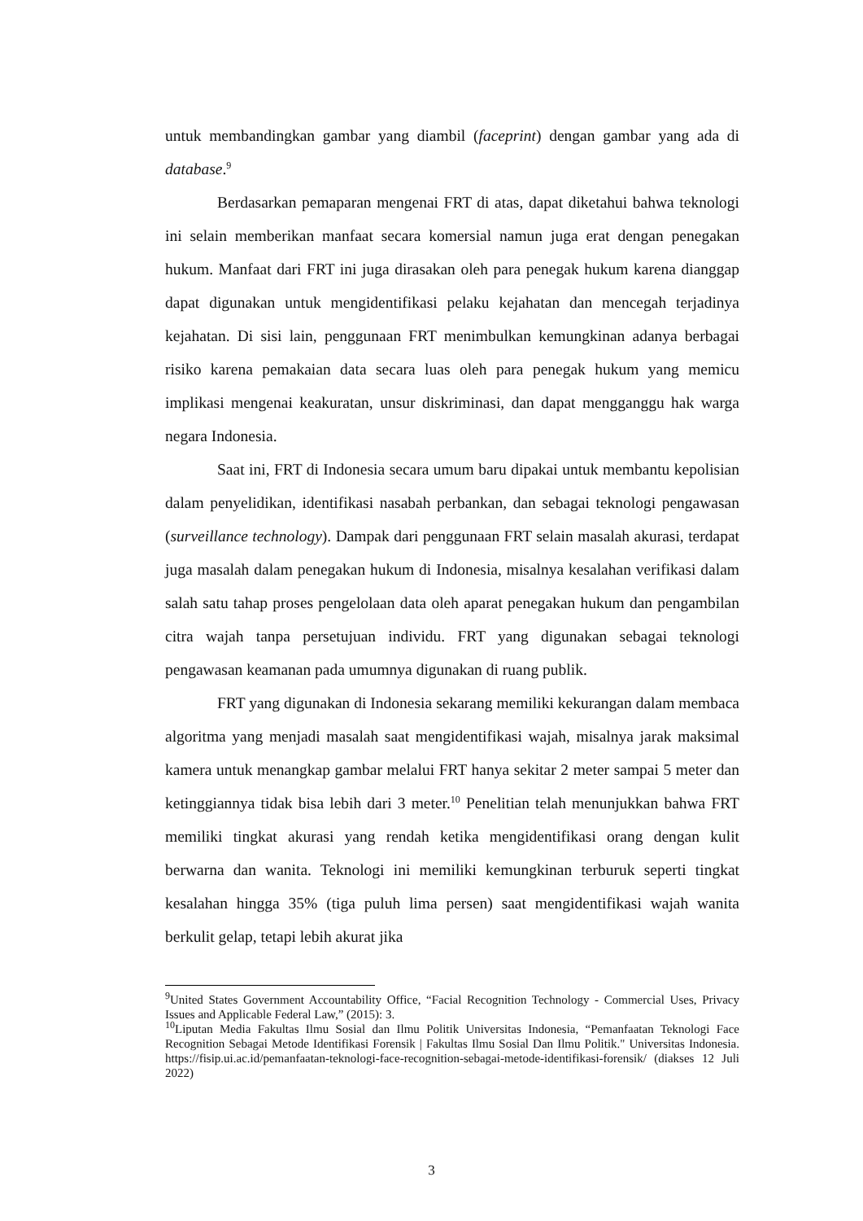untuk membandingkan gambar yang diambil (faceprint) dengan gambar yang ada di database.<sup>9</sup>
Berdasarkan pemaparan mengenai FRT di atas, dapat diketahui bahwa teknologi ini selain memberikan manfaat secara komersial namun juga erat dengan penegakan hukum. Manfaat dari FRT ini juga dirasakan oleh para penegak hukum karena dianggap dapat digunakan untuk mengidentifikasi pelaku kejahatan dan mencegah terjadinya kejahatan. Di sisi lain, penggunaan FRT menimbulkan kemungkinan adanya berbagai risiko karena pemakaian data secara luas oleh para penegak hukum yang memicu implikasi mengenai keakuratan, unsur diskriminasi, dan dapat mengganggu hak warga negara Indonesia.
Saat ini, FRT di Indonesia secara umum baru dipakai untuk membantu kepolisian dalam penyelidikan, identifikasi nasabah perbankan, dan sebagai teknologi pengawasan (surveillance technology). Dampak dari penggunaan FRT selain masalah akurasi, terdapat juga masalah dalam penegakan hukum di Indonesia, misalnya kesalahan verifikasi dalam salah satu tahap proses pengelolaan data oleh aparat penegakan hukum dan pengambilan citra wajah tanpa persetujuan individu. FRT yang digunakan sebagai teknologi pengawasan keamanan pada umumnya digunakan di ruang publik.
FRT yang digunakan di Indonesia sekarang memiliki kekurangan dalam membaca algoritma yang menjadi masalah saat mengidentifikasi wajah, misalnya jarak maksimal kamera untuk menangkap gambar melalui FRT hanya sekitar 2 meter sampai 5 meter dan ketinggiannya tidak bisa lebih dari 3 meter.<sup>10</sup> Penelitian telah menunjukkan bahwa FRT memiliki tingkat akurasi yang rendah ketika mengidentifikasi orang dengan kulit berwarna dan wanita. Teknologi ini memiliki kemungkinan terburuk seperti tingkat kesalahan hingga 35% (tiga puluh lima persen) saat mengidentifikasi wajah wanita berkulit gelap, tetapi lebih akurat jika
<sup>9</sup> United States Government Accountability Office, “Facial Recognition Technology - Commercial Uses, Privacy Issues and Applicable Federal Law,” (2015): 3.
<sup>10</sup> Liputan Media Fakultas Ilmu Sosial dan Ilmu Politik Universitas Indonesia, “Pemanfaatan Teknologi Face Recognition Sebagai Metode Identifikasi Forensik | Fakultas Ilmu Sosial Dan Ilmu Politik." Universitas Indonesia. https://fisip.ui.ac.id/pemanfaatan-teknologi-face-recognition-sebagai-metode-identifikasi-forensik/ (diakses 12 Juli 2022)
3